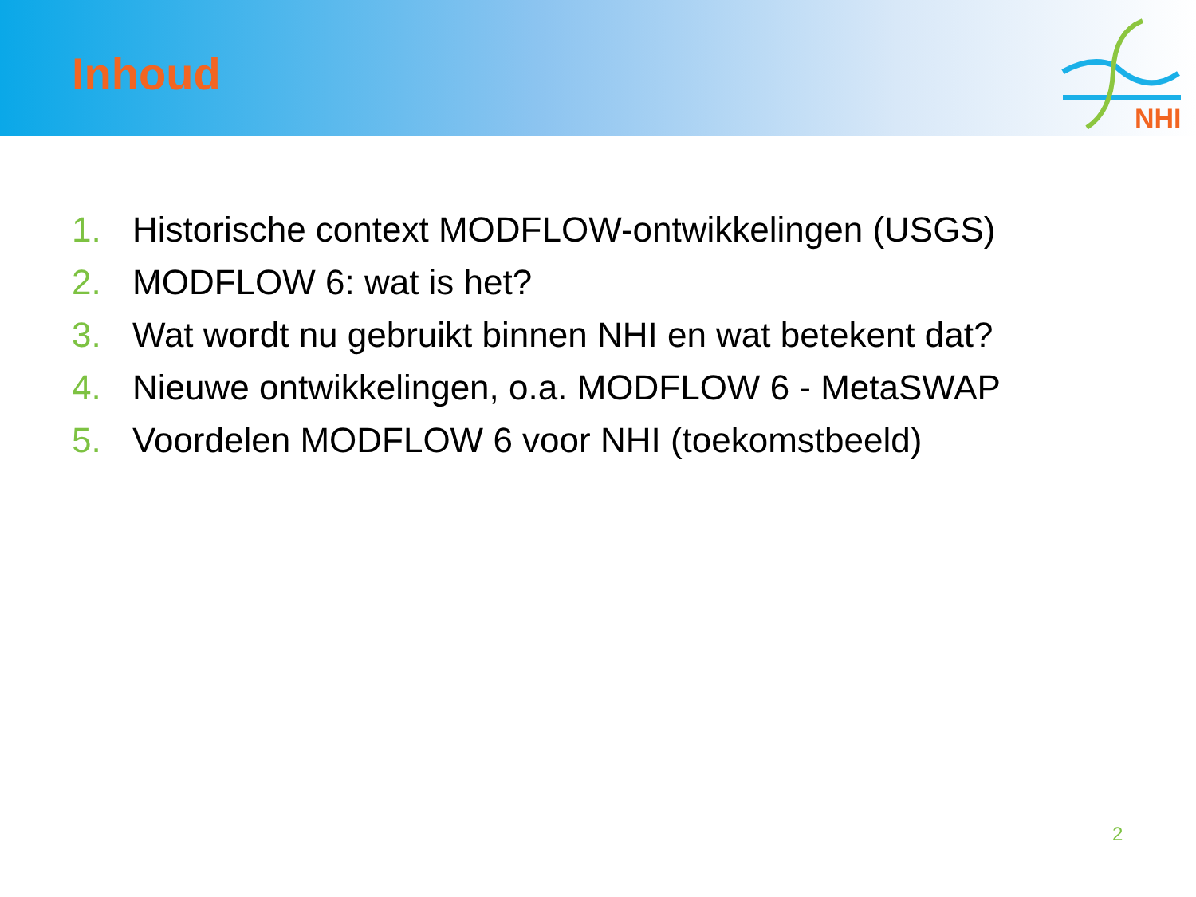Inhoud
NHI
1. Historische context MODFLOW-ontwikkelingen (USGS)
2. MODFLOW 6: wat is het?
3. Wat wordt nu gebruikt binnen NHI en wat betekent dat?
4. Nieuwe ontwikkelingen, o.a. MODFLOW 6 - MetaSWAP
5. Voordelen MODFLOW 6 voor NHI (toekomstbeeld)
2